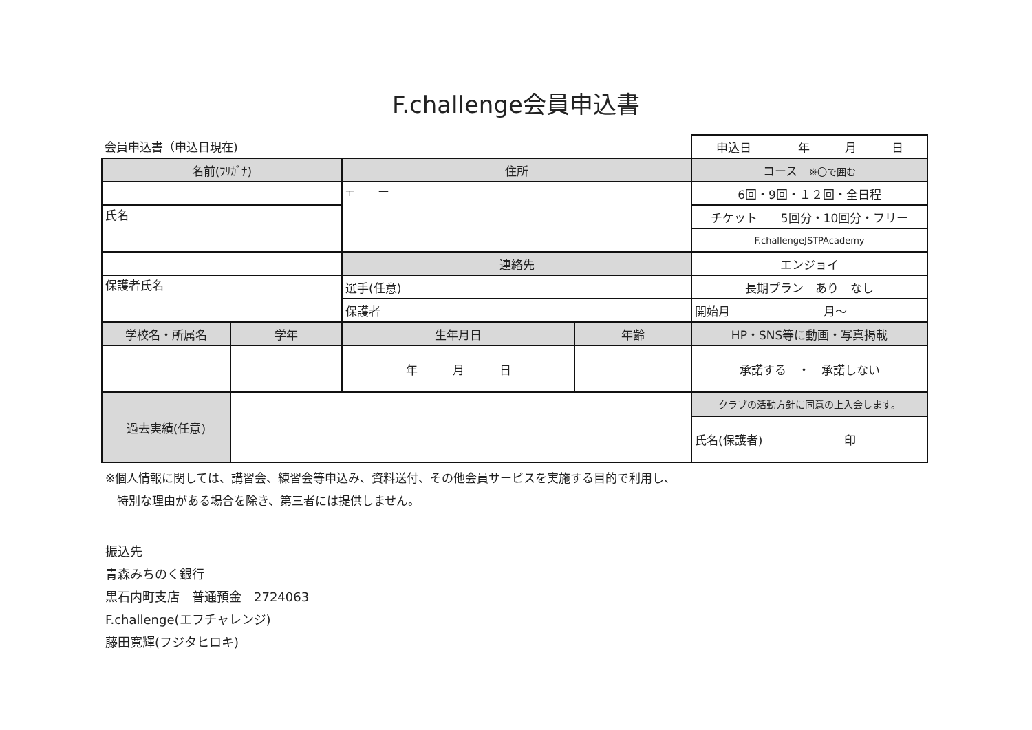F.challenge会員申込書
| 会員申込書（申込日現在) | | | | 申込日 年 月 日 |
| 名前(ﾌﾘｶﾞﾅ) | | 住所 | | コース ※〇で囲む |
| | | 〒 ー | | 6回・9回・１２回・全日程 |
| 氏名 | | | | チケット 5回分・10回分・フリー |
| | | | | F.challengeJSTPAcademy |
| | | 連絡先 | | エンジョイ |
| 保護者氏名 | | 選手(任意) | | 長期プラン あり なし |
| | | 保護者 | | 開始月 月～ |
| 学校名・所属名 | 学年 | 生年月日 | 年齢 | HP・SNS等に動画・写真掲載 |
| | | 年 月 日 | | 承諾する ・ 承諾しない |
| 過去実績(任意) | | | | クラブの活動方針に同意の上入会します。 |
| | | | | 氏名(保護者) 印 |
※個人情報に関しては、講習会、練習会等申込み、資料送付、その他会員サービスを実施する目的で利用し、
　特別な理由がある場合を除き、第三者には提供しません。
振込先
青森みちのく銀行
黒石内町支店　普通預金　2724063
F.challenge(エフチャレンジ)
藤田寛輝(フジタヒロキ)